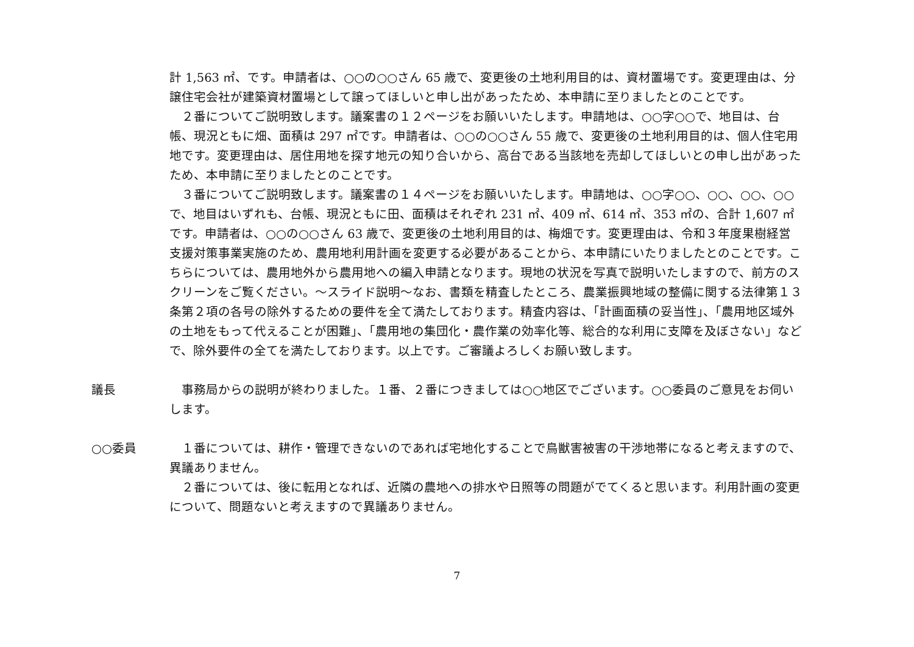計 1,563 ㎡、です。申請者は、○○の○○さん 65 歳で、変更後の土地利用目的は、資材置場です。変更理由は、分譲住宅会社が建築資材置場として譲ってほしいと申し出があったため、本申請に至りましたとのことです。
　２番についてご説明致します。議案書の１２ページをお願いいたします。申請地は、○○字○○で、地目は、台帳、現況ともに畑、面積は 297 ㎡です。申請者は、○○の○○さん 55 歳で、変更後の土地利用目的は、個人住宅用地です。変更理由は、居住用地を探す地元の知り合いから、高台である当該地を売却してほしいとの申し出があったため、本申請に至りましたとのことです。
　３番についてご説明致します。議案書の１４ページをお願いいたします。申請地は、○○字○○、○○、○○、○○で、地目はいずれも、台帳、現況ともに田、面積はそれぞれ 231 ㎡、409 ㎡、614 ㎡、353 ㎡の、合計 1,607 ㎡です。申請者は、○○の○○さん 63 歳で、変更後の土地利用目的は、梅畑です。変更理由は、令和３年度果樹経営支援対策事業実施のため、農用地利用計画を変更する必要があることから、本申請にいたりましたとのことです。こちらについては、農用地外から農用地への編入申請となります。現地の状況を写真で説明いたしますので、前方のスクリーンをご覧ください。～スライド説明～なお、書類を精査したところ、農業振興地域の整備に関する法律第１３条第２項の各号の除外するための要件を全て満たしております。精査内容は、「計画面積の妥当性」、「農用地区域外の土地をもって代えることが困難」、「農用地の集団化・農作業の効率化等、総合的な利用に支障を及ぼさない」などで、除外要件の全てを満たしております。以上です。ご審議よろしくお願い致します。
議長 　事務局からの説明が終わりました。１番、２番につきましては○○地区でございます。○○委員のご意見をお伺いします。
○○委員 　１番については、耕作・管理できないのであれば宅地化することで鳥獣害被害の干渉地帯になると考えますので、異議ありません。
　２番については、後に転用となれば、近隣の農地への排水や日照等の問題がでてくると思います。利用計画の変更について、問題ないと考えますので異議ありません。
7